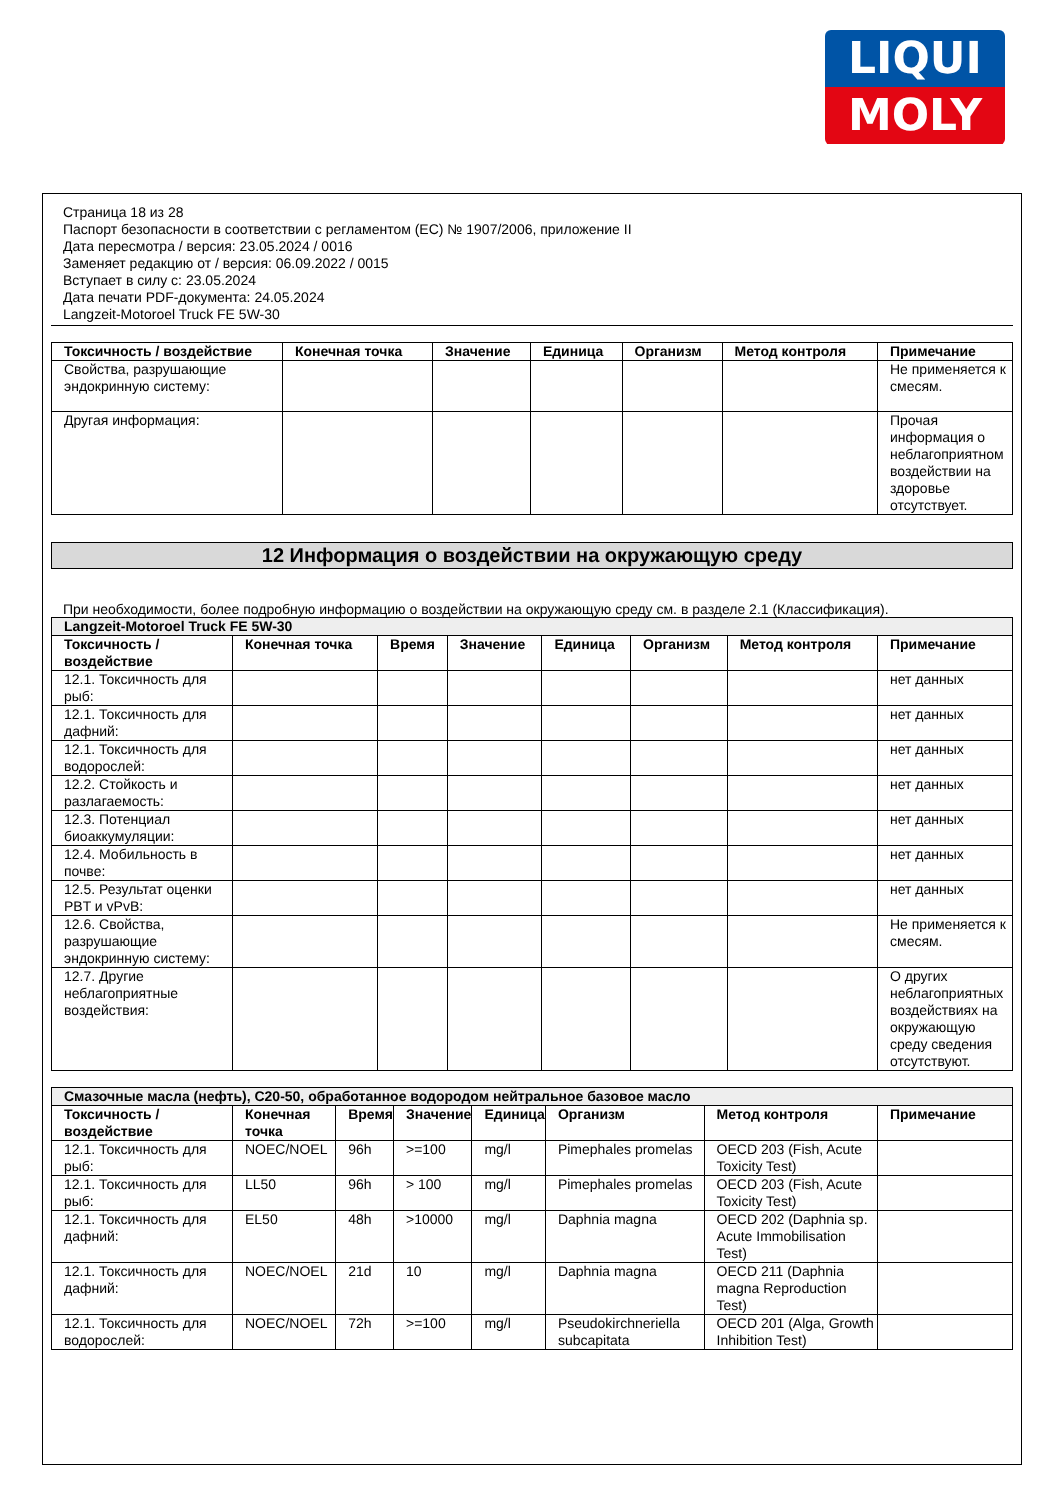LIQUI
MOLY
Страница 18 из 28
Паспорт безопасности в соответствии с регламентом (ЕС) № 1907/2006, приложение II
Дата пересмотра / версия: 23.05.2024 / 0016
Заменяет редакцию от / версия: 06.09.2022 / 0015
Вступает в силу с: 23.05.2024
Дата печати PDF-документа: 24.05.2024
Langzeit-Motoroel Truck FE 5W-30
| Токсичность / воздействие | Конечная точка | Значение | Единица | Организм | Метод контроля | Примечание |
| --- | --- | --- | --- | --- | --- | --- |
| Свойства, разрушающие эндокринную систему: | | | | | | Не применяется к смесям. |
| Другая информация: | | | | | | Прочая информация о неблагоприятном воздействии на здоровье отсутствует. |
12 Информация о воздействии на окружающую среду
При необходимости, более подробную информацию о воздействии на окружающую среду см. в разделе 2.1 (Классификация).
| Langzeit-Motoroel Truck FE 5W-30 | | | | | | | |
| Токсичность / воздействие | Конечная точка | Время | Значение | Единица | Организм | Метод контроля | Примечание |
| 12.1. Токсичность для рыб: | | | | | | | нет данных |
| 12.1. Токсичность для дафний: | | | | | | | нет данных |
| 12.1. Токсичность для водорослей: | | | | | | | нет данных |
| 12.2. Стойкость и разлагаемость: | | | | | | | нет данных |
| 12.3. Потенциал биоаккумуляции: | | | | | | | нет данных |
| 12.4. Мобильность в почве: | | | | | | | нет данных |
| 12.5. Результат оценки PBT и vPvB: | | | | | | | нет данных |
| 12.6. Свойства, разрушающие эндокринную систему: | | | | | | | Не применяется к смесям. |
| 12.7. Другие неблагоприятные воздействия: | | | | | | | О других неблагоприятных воздействиях на окружающую среду сведения отсутствуют. |
| Смазочные масла (нефть), C20-50, обработанное водородом нейтральное базовое масло | | | | | | | |
| Токсичность / воздействие | Конечная точка | Время | Значение | Единица | Организм | Метод контроля | Примечание |
| 12.1. Токсичность для рыб: | NOEC/NOEL | 96h | >=100 | mg/l | Pimephales promelas | OECD 203 (Fish, Acute Toxicity Test) | |
| 12.1. Токсичность для рыб: | LL50 | 96h | > 100 | mg/l | Pimephales promelas | OECD 203 (Fish, Acute Toxicity Test) | |
| 12.1. Токсичность для дафний: | EL50 | 48h | >10000 | mg/l | Daphnia magna | OECD 202 (Daphnia sp. Acute Immobilisation Test) | |
| 12.1. Токсичность для дафний: | NOEC/NOEL | 21d | 10 | mg/l | Daphnia magna | OECD 211 (Daphnia magna Reproduction Test) | |
| 12.1. Токсичность для водорослей: | NOEC/NOEL | 72h | >=100 | mg/l | Pseudokirchneriella subcapitata | OECD 201 (Alga, Growth Inhibition Test) | |